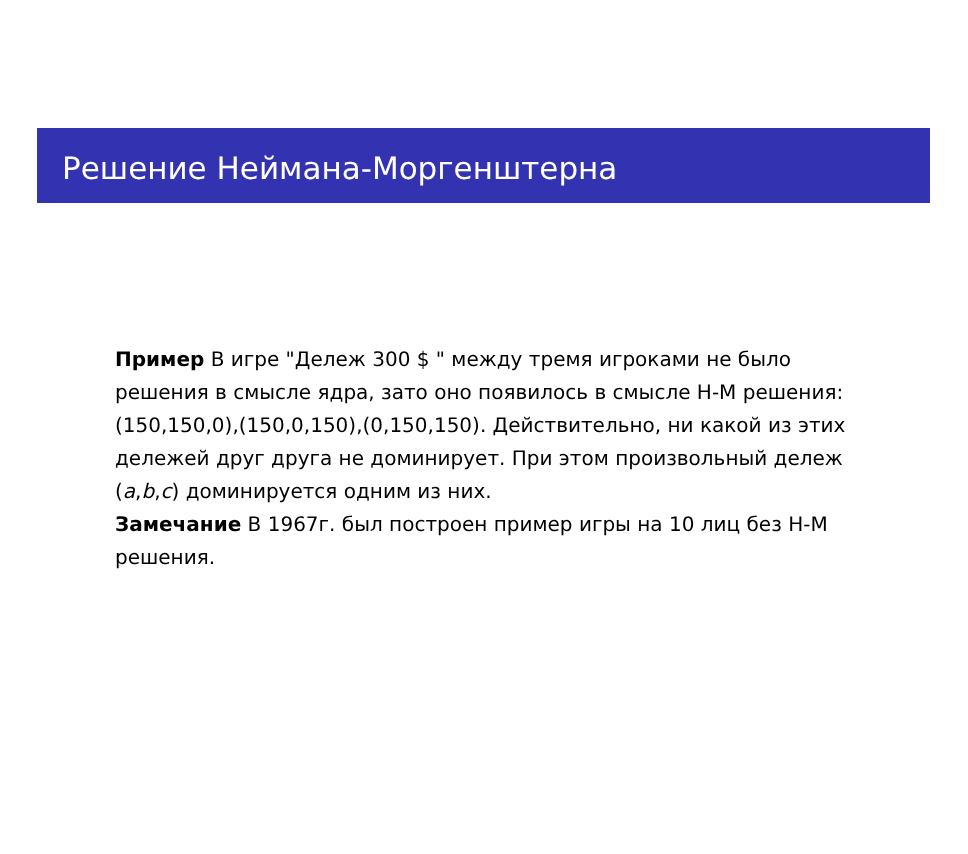Решение Неймана-Моргенштерна
Пример В игре "Дележ 300 $ " между тремя игроками не было решения в смысле ядра, зато оно появилось в смысле Н-М решения: (150,150,0),(150,0,150),(0,150,150). Действительно, ни какой из этих дележей друг друга не доминирует. При этом произвольный дележ (a,b,c) доминируется одним из них.
Замечание В 1967г. был построен пример игры на 10 лиц без Н-М решения.